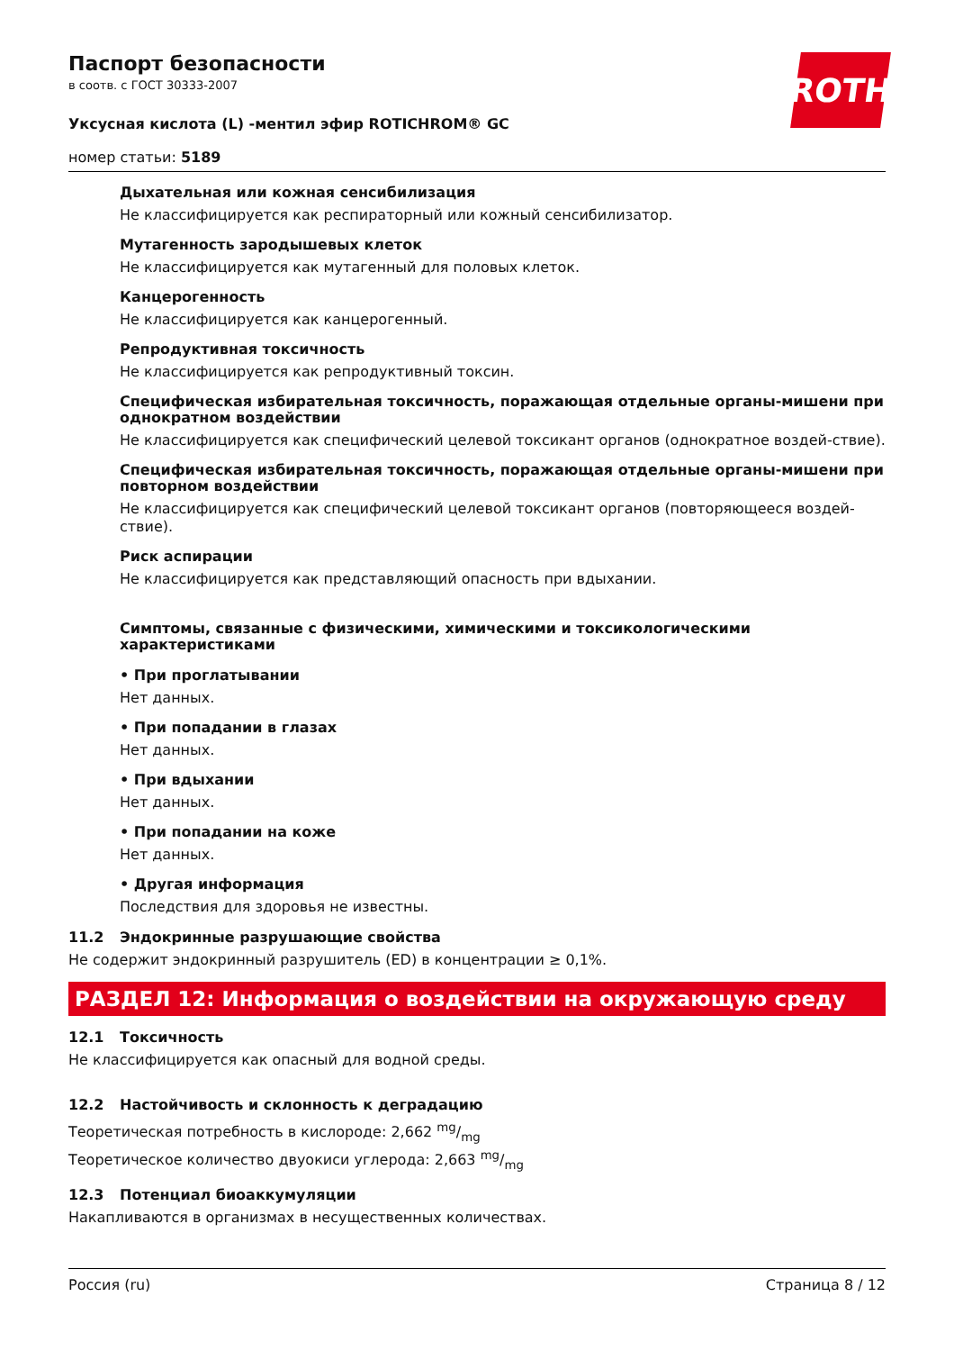Паспорт безопасности
в соотв. с ГОСТ 30333-2007
Уксусная кислота (L) -ментил эфир ROTICHROM® GC
номер статьи: 5189
ROTH
Дыхательная или кожная сенсибилизация
Не классифицируется как респираторный или кожный сенсибилизатор.
Мутагенность зародышевых клеток
Не классифицируется как мутагенный для половых клеток.
Канцерогенность
Не классифицируется как канцерогенный.
Репродуктивная токсичность
Не классифицируется как репродуктивный токсин.
Специфическая избирательная токсичность, поражающая отдельные органы-мишени при однократном воздействии
Не классифицируется как специфический целевой токсикант органов (однократное воздей-ствие).
Специфическая избирательная токсичность, поражающая отдельные органы-мишени при повторном воздействии
Не классифицируется как специфический целевой токсикант органов (повторяющееся воздей-ствие).
Риск аспирации
Не классифицируется как представляющий опасность при вдыхании.
Симптомы, связанные с физическими, химическими и токсикологическими характеристиками
• При проглатывании
Нет данных.
• При попадании в глазах
Нет данных.
• При вдыхании
Нет данных.
• При попадании на коже
Нет данных.
• Другая информация
Последствия для здоровья не известны.
11.2 Эндокринные разрушающие свойства
Не содержит эндокринный разрушитель (ED) в концентрации ≥ 0,1%.
РАЗДЕЛ 12: Информация о воздействии на окружающую среду
12.1 Токсичность
Не классифицируется как опасный для водной среды.
12.2 Настойчивость и склонность к деградацию
Теоретическая потребность в кислороде: 2,662 mg/mg
Теоретическое количество двуокиси углерода: 2,663 mg/mg
12.3 Потенциал биоаккумуляции
Накапливаются в организмах в несущественных количествах.
Россия (ru) Страница 8 / 12